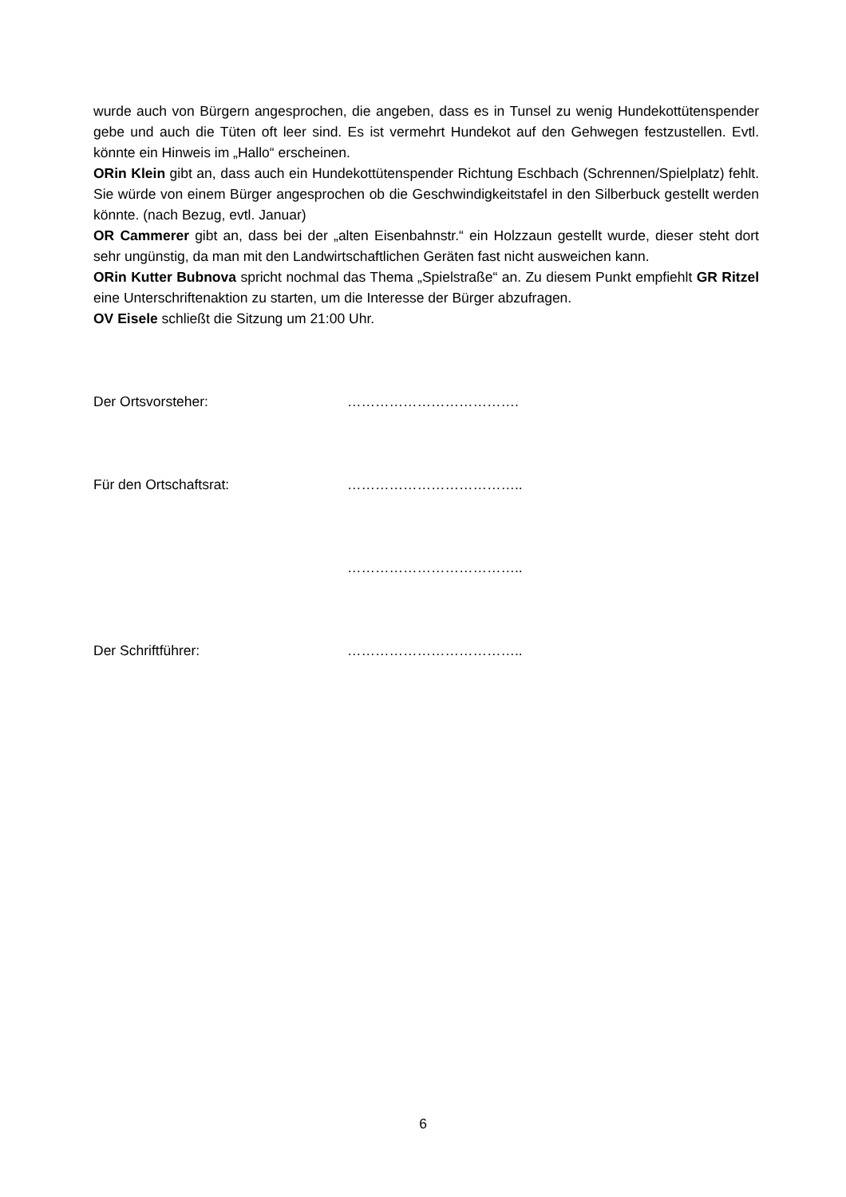wurde auch von Bürgern angesprochen, die angeben, dass es in Tunsel zu wenig Hundekottütenspender gebe und auch die Tüten oft leer sind. Es ist vermehrt Hundekot auf den Gehwegen festzustellen. Evtl. könnte ein Hinweis im „Hallo“ erscheinen.
ORin Klein gibt an, dass auch ein Hundekottütenspender Richtung Eschbach (Schrennen/Spielplatz) fehlt. Sie würde von einem Bürger angesprochen ob die Geschwindigkeitstafel in den Silberbuck gestellt werden könnte. (nach Bezug, evtl. Januar)
OR Cammerer gibt an, dass bei der „alten Eisenbahnstr.“ ein Holzzaun gestellt wurde, dieser steht dort sehr ungünstig, da man mit den Landwirtschaftlichen Geräten fast nicht ausweichen kann.
ORin Kutter Bubnova spricht nochmal das Thema „Spielstraße“ an. Zu diesem Punkt empfiehlt GR Ritzel eine Unterschriftenaktion zu starten, um die Interesse der Bürger abzufragen.
OV Eisele schließt die Sitzung um 21:00 Uhr.
Der Ortsvorsteher: ……………………………….
Für den Ortschaftsrat: ………………………………..
………………………………..
Der Schriftführer: ………………………………..
6